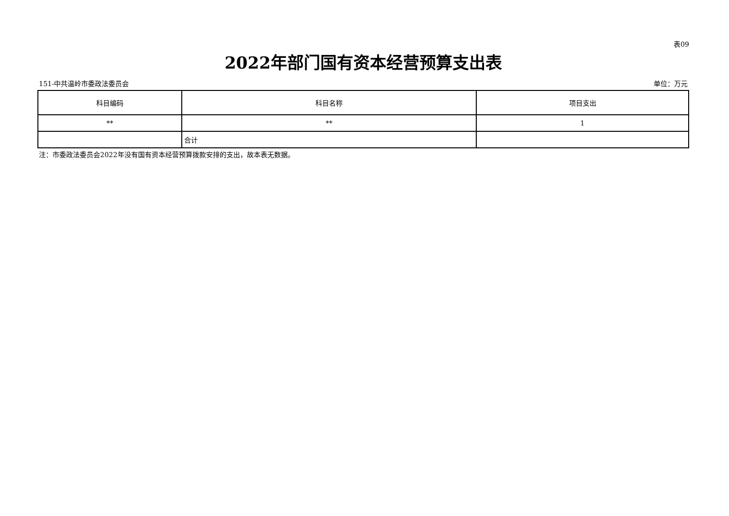表09
2022年部门国有资本经营预算支出表
151-中共温岭市委政法委员会 单位：万元
| 科目编码 | 科目名称 | 项目支出 |
| --- | --- | --- |
| ** | ** | 1 |
| | 合计 | |
注：市委政法委员会2022年没有国有资本经营预算拨款安排的支出，故本表无数据。